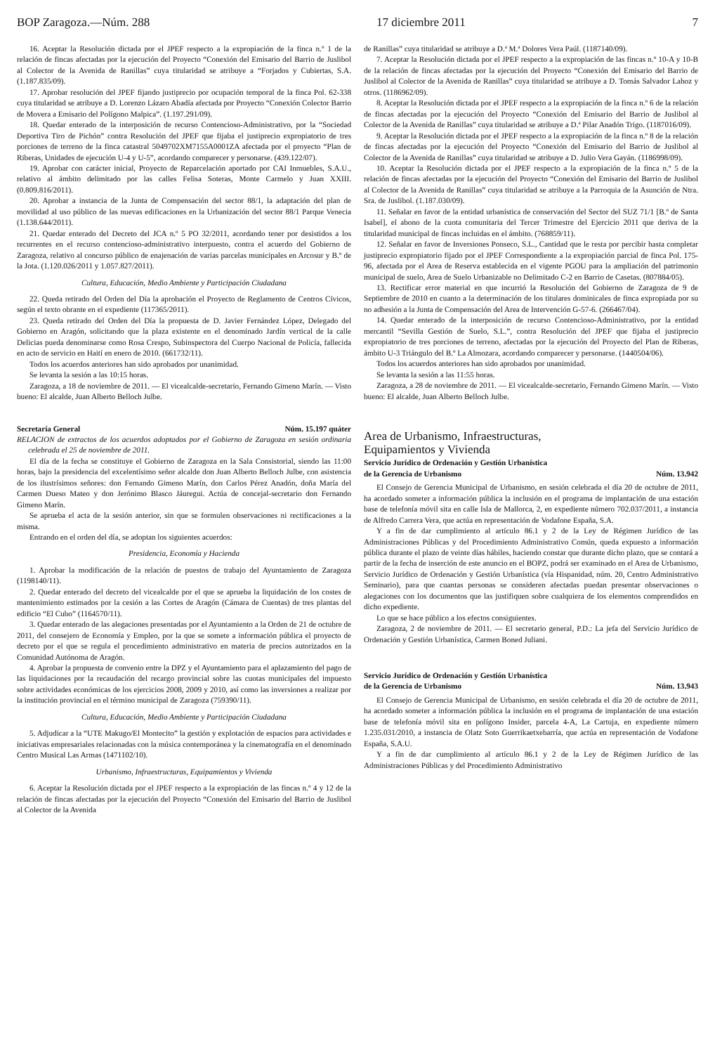BOP Zaragoza.—Núm. 288 17 diciembre 2011 7
16. Aceptar la Resolución dictada por el JPEF respecto a la expropiación de la finca n.º 1 de la relación de fincas afectadas por la ejecución del Proyecto “Conexión del Emisario del Barrio de Juslibol al Colector de la Avenida de Ranillas” cuya titularidad se atribuye a “Forjados y Cubiertas, S.A. (1.187.835/09).
17. Aprobar resolución del JPEF fijando justiprecio por ocupación temporal de la finca Pol. 62-338 cuya titularidad se atribuye a D. Lorenzo Lázaro Abadía afectada por Proyecto “Conexión Colector Barrio de Movera a Emisario del Polígono Malpica”. (1.197.291/09).
18. Quedar enterado de la interposición de recurso Contencioso-Administrativo, por la “Sociedad Deportiva Tiro de Pichón” contra Resolución del JPEF que fijaba el justiprecio expropiatorio de tres porciones de terreno de la finca catastral 5049702XM7155A0001ZA afectada por el proyecto “Plan de Riberas, Unidades de ejecución U-4 y U-5”, acordando comparecer y personarse. (439.122/07).
19. Aprobar con carácter inicial, Proyecto de Reparcelación aportado por CAI Inmuebles, S.A.U., relativo al ámbito delimitado por las calles Felisa Soteras, Monte Carmelo y Juan XXIII. (0.809.816/2011).
20. Aprobar a instancia de la Junta de Compensación del sector 88/1, la adaptación del plan de movilidad al uso público de las nuevas edificaciones en la Urbanización del sector 88/1 Parque Venecia (1.138.644/2011).
21. Quedar enterado del Decreto del JCA n.º 5 PO 32/2011, acordando tener por desistidos a los recurrentes en el recurso contencioso-administrativo interpuesto, contra el acuerdo del Gobierno de Zaragoza, relativo al concurso público de enajenación de varias parcelas municipales en Arcosur y B.º de la Jota. (1.120.026/2011 y 1.057.827/2011).
Cultura, Educación, Medio Ambiente y Participación Ciudadana
22. Queda retirado del Orden del Día la aprobación el Proyecto de Reglamento de Centros Cívicos, según el texto obrante en el expediente (117365/2011).
23. Queda retirado del Orden del Día la propuesta de D. Javier Fernández López, Delegado del Gobierno en Aragón, solicitando que la plaza existente en el denominado Jardín vertical de la calle Delicias pueda denominarse como Rosa Crespo, Subinspectora del Cuerpo Nacional de Policía, fallecida en acto de servicio en Haití en enero de 2010. (661732/11).
Todos los acuerdos anteriores han sido aprobados por unanimidad.
Se levanta la sesión a las 10:15 horas.
Zaragoza, a 18 de noviembre de 2011. — El vicealcalde-secretario, Fernando Gimeno Marín. — Visto bueno: El alcalde, Juan Alberto Belloch Julbe.
Secretaría General Núm. 15.197 quáter
RELACION de extractos de los acuerdos adoptados por el Gobierno de Zaragoza en sesión ordinaria celebrada el 25 de noviembre de 2011.
El día de la fecha se constituye el Gobierno de Zaragoza en la Sala Consistorial, siendo las 11:00 horas, bajo la presidencia del excelentísimo señor alcalde don Juan Alberto Belloch Julbe, con asistencia de los ilustrísimos señores: don Fernando Gimeno Marín, don Carlos Pérez Anadón, doña María del Carmen Dueso Mateo y don Jerónimo Blasco Jáuregui. Actúa de concejal-secretario don Fernando Gimeno Marín.
Se aprueba el acta de la sesión anterior, sin que se formulen observaciones ni rectificaciones a la misma.
Entrando en el orden del día, se adoptan los siguientes acuerdos:
Presidencia, Economía y Hacienda
1. Aprobar la modificación de la relación de puestos de trabajo del Ayuntamiento de Zaragoza (1198140/11).
2. Quedar enterado del decreto del vicealcalde por el que se aprueba la liquidación de los costes de mantenimiento estimados por la cesión a las Cortes de Aragón (Cámara de Cuentas) de tres plantas del edificio “El Cubo” (1164570/11).
3. Quedar enterado de las alegaciones presentadas por el Ayuntamiento a la Orden de 21 de octubre de 2011, del consejero de Economía y Empleo, por la que se somete a información pública el proyecto de decreto por el que se regula el procedimiento administrativo en materia de precios autorizados en la Comunidad Autónoma de Aragón.
4. Aprobar la propuesta de convenio entre la DPZ y el Ayuntamiento para el aplazamiento del pago de las liquidaciones por la recaudación del recargo provincial sobre las cuotas municipales del impuesto sobre actividades económicas de los ejercicios 2008, 2009 y 2010, así como las inversiones a realizar por la institución provincial en el término municipal de Zaragoza (759390/11).
Cultura, Educación, Medio Ambiente y Participación Ciudadana
5. Adjudicar a la “UTE Makugo/El Montecito” la gestión y explotación de espacios para actividades e iniciativas empresariales relacionadas con la música contemporánea y la cinematografía en el denominado Centro Musical Las Armas (1471102/10).
Urbanismo, Infraestructuras, Equipamientos y Vivienda
6. Aceptar la Resolución dictada por el JPEF respecto a la expropiación de las fincas n.º 4 y 12 de la relación de fincas afectadas por la ejecución del Proyecto “Conexión del Emisario del Barrio de Juslibol al Colector de la Avenida
de Ranillas” cuya titularidad se atribuye a D.ª M.ª Dolores Vera Paúl. (1187140/09).
7. Aceptar la Resolución dictada por el JPEF respecto a la expropiación de las fincas n.º 10-A y 10-B de la relación de fincas afectadas por la ejecución del Proyecto “Conexión del Emisario del Barrio de Juslibol al Colector de la Avenida de Ranillas” cuya titularidad se atribuye a D. Tomás Salvador Lahoz y otros. (1186962/09).
8. Aceptar la Resolución dictada por el JPEF respecto a la expropiación de la finca n.º 6 de la relación de fincas afectadas por la ejecución del Proyecto “Conexión del Emisario del Barrio de Juslibol al Colector de la Avenida de Ranillas” cuya titularidad se atribuye a D.ª Pilar Anadón Trigo. (1187016/09).
9. Aceptar la Resolución dictada por el JPEF respecto a la expropiación de la finca n.º 8 de la relación de fincas afectadas por la ejecución del Proyecto “Conexión del Emisario del Barrio de Juslibol al Colector de la Avenida de Ranillas” cuya titularidad se atribuye a D. Julio Vera Gayán. (1186998/09).
10. Aceptar la Resolución dictada por el JPEF respecto a la expropiación de la finca n.º 5 de la relación de fincas afectadas por la ejecución del Proyecto “Conexión del Emisario del Barrio de Juslibol al Colector de la Avenida de Ranillas” cuya titularidad se atribuye a la Parroquia de la Asunción de Ntra. Sra. de Juslibol. (1.187.030/09).
11. Señalar en favor de la entidad urbanística de conservación del Sector del SUZ 71/1 [B.º de Santa Isabel], el abono de la cuota comunitaria del Tercer Trimestre del Ejercicio 2011 que deriva de la titularidad municipal de fincas incluidas en el ámbito. (768859/11).
12. Señalar en favor de Inversiones Ponseco, S.L., Cantidad que le resta por percibir hasta completar justiprecio expropiatorio fijado por el JPEF Correspondiente a la expropiación parcial de finca Pol. 175-96, afectada por el Area de Reserva establecida en el vigente PGOU para la ampliación del patrimonio municipal de suelo, Area de Suelo Urbanizable no Delimitado C-2 en Barrio de Casetas. (807884/05).
13. Rectificar error material en que incurrió la Resolución del Gobierno de Zaragoza de 9 de Septiembre de 2010 en cuanto a la determinación de los titulares dominicales de finca expropiada por su no adhesión a la Junta de Compensación del Area de Intervención G-57-6. (266467/04).
14. Quedar enterado de la interposición de recurso Contencioso-Administrativo, por la entidad mercantil “Sevilla Gestión de Suelo, S.L.”, contra Resolución del JPEF que fijaba el justiprecio expropiatorio de tres porciones de terreno, afectadas por la ejecución del Proyecto del Plan de Riberas, ámbito U-3 Triángulo del B.º La Almozara, acordando comparecer y personarse. (1440504/06).
Todos los acuerdos anteriores han sido aprobados por unanimidad.
Se levanta la sesión a las 11:55 horas.
Zaragoza, a 28 de noviembre de 2011. — El vicealcalde-secretario, Fernando Gimeno Marín. — Visto bueno: El alcalde, Juan Alberto Belloch Julbe.
Area de Urbanismo, Infraestructuras,
Equipamientos y Vivienda
Servicio Jurídico de Ordenación y Gestión Urbanística
de la Gerencia de Urbanismo Núm. 13.942
El Consejo de Gerencia Municipal de Urbanismo, en sesión celebrada el día 20 de octubre de 2011, ha acordado someter a información pública la inclusión en el programa de implantación de una estación base de telefonía móvil sita en calle Isla de Mallorca, 2, en expediente número 702.037/2011, a instancia de Alfredo Carrera Vera, que actúa en representación de Vodafone España, S.A.
Y a fin de dar cumplimiento al artículo 86.1 y 2 de la Ley de Régimen Jurídico de las Administraciones Públicas y del Procedimiento Administrativo Común, queda expuesto a información pública durante el plazo de veinte días hábiles, haciendo constar que durante dicho plazo, que se contará a partir de la fecha de inserción de este anuncio en el BOPZ, podrá ser examinado en el Area de Urbanismo, Servicio Jurídico de Ordenación y Gestión Urbanística (vía Hispanidad, núm. 20, Centro Administrativo Seminario), para que cuantas personas se consideren afectadas puedan presentar observaciones o alegaciones con los documentos que las justifiquen sobre cualquiera de los elementos comprendidos en dicho expediente.
Lo que se hace público a los efectos consiguientes.
Zaragoza, 2 de noviembre de 2011. — El secretario general, P.D.: La jefa del Servicio Jurídico de Ordenación y Gestión Urbanística, Carmen Boned Juliani.
Servicio Jurídico de Ordenación y Gestión Urbanística
de la Gerencia de Urbanismo Núm. 13.943
El Consejo de Gerencia Municipal de Urbanismo, en sesión celebrada el día 20 de octubre de 2011, ha acordado someter a información pública la inclusión en el programa de implantación de una estación base de telefonía móvil sita en polígono Insider, parcela 4-A, La Cartuja, en expediente número 1.235.031/2010, a instancia de Olatz Soto Guerrikaetxebarría, que actúa en representación de Vodafone España, S.A.U.
Y a fin de dar cumplimiento al artículo 86.1 y 2 de la Ley de Régimen Jurídico de las Administraciones Públicas y del Procedimiento Administrativo